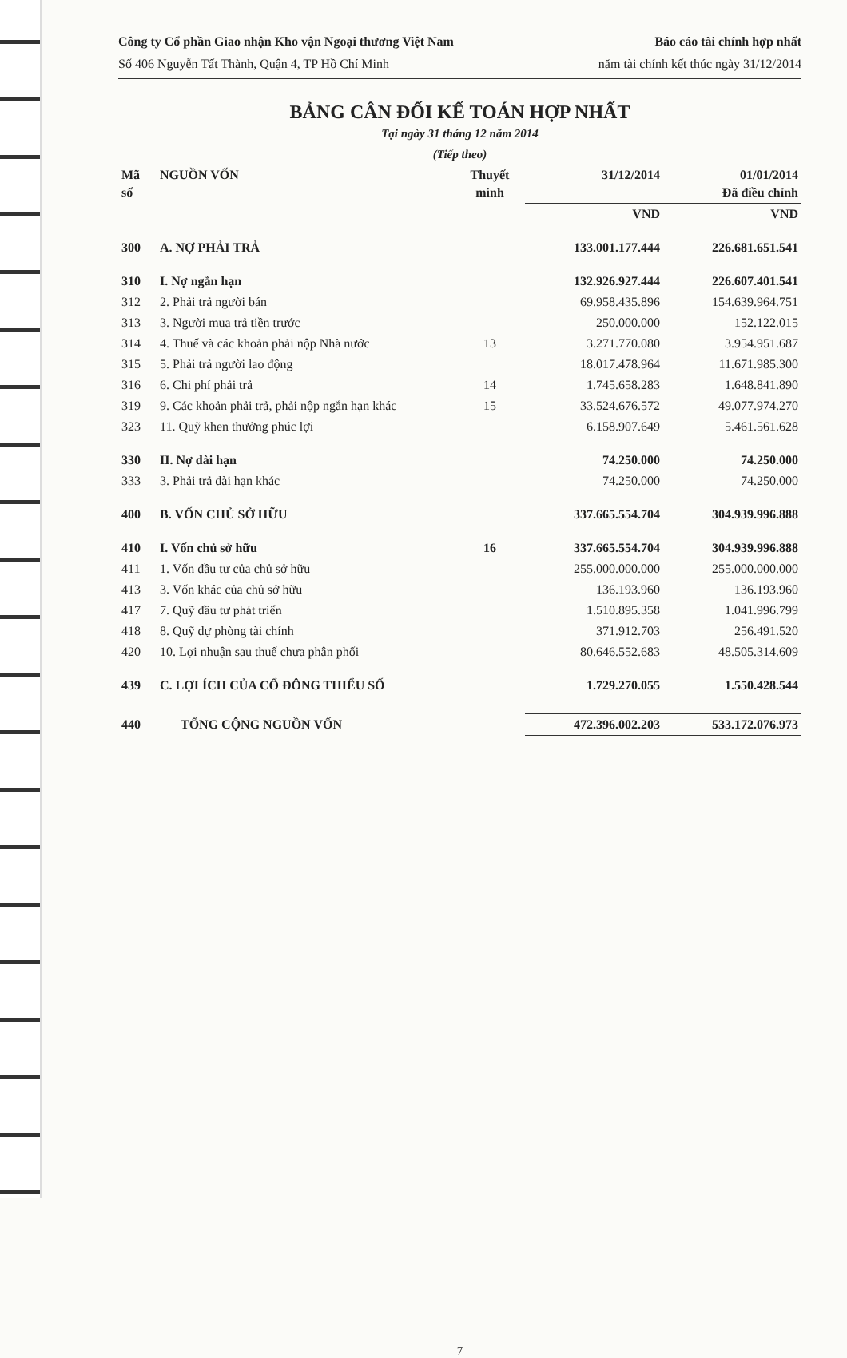Công ty Cổ phần Giao nhận Kho vận Ngoại thương Việt Nam
Số 406 Nguyễn Tất Thành, Quận 4, TP Hồ Chí Minh
Báo cáo tài chính hợp nhất
năm tài chính kết thúc ngày 31/12/2014
BẢNG CÂN ĐỐI KẾ TOÁN HỢP NHẤT
Tại ngày 31 tháng 12 năm 2014
(Tiếp theo)
| Mã số | NGUỒN VỐN | Thuyết minh | 31/12/2014 | 01/01/2014 Đã điều chỉnh |
| --- | --- | --- | --- | --- |
| | | | VND | VND |
| 300 | A. NỢ PHẢI TRẢ | | 133.001.177.444 | 226.681.651.541 |
| 310 | I. Nợ ngắn hạn | | 132.926.927.444 | 226.607.401.541 |
| 312 | 2. Phải trả người bán | | 69.958.435.896 | 154.639.964.751 |
| 313 | 3. Người mua trả tiền trước | | 250.000.000 | 152.122.015 |
| 314 | 4. Thuế và các khoản phải nộp Nhà nước | 13 | 3.271.770.080 | 3.954.951.687 |
| 315 | 5. Phải trả người lao động | | 18.017.478.964 | 11.671.985.300 |
| 316 | 6. Chi phí phải trả | 14 | 1.745.658.283 | 1.648.841.890 |
| 319 | 9. Các khoản phải trả, phải nộp ngắn hạn khác | 15 | 33.524.676.572 | 49.077.974.270 |
| 323 | 11. Quỹ khen thưởng phúc lợi | | 6.158.907.649 | 5.461.561.628 |
| 330 | II. Nợ dài hạn | | 74.250.000 | 74.250.000 |
| 333 | 3. Phải trả dài hạn khác | | 74.250.000 | 74.250.000 |
| 400 | B. VỐN CHỦ SỞ HỮU | | 337.665.554.704 | 304.939.996.888 |
| 410 | I. Vốn chủ sở hữu | 16 | 337.665.554.704 | 304.939.996.888 |
| 411 | 1. Vốn đầu tư của chủ sở hữu | | 255.000.000.000 | 255.000.000.000 |
| 413 | 3. Vốn khác của chủ sở hữu | | 136.193.960 | 136.193.960 |
| 417 | 7. Quỹ đầu tư phát triển | | 1.510.895.358 | 1.041.996.799 |
| 418 | 8. Quỹ dự phòng tài chính | | 371.912.703 | 256.491.520 |
| 420 | 10. Lợi nhuận sau thuế chưa phân phối | | 80.646.552.683 | 48.505.314.609 |
| 439 | C. LỢI ÍCH CỦA CỔ ĐÔNG THIỂU SỐ | | 1.729.270.055 | 1.550.428.544 |
| 440 | TỔNG CỘNG NGUỒN VỐN | | 472.396.002.203 | 533.172.076.973 |
7